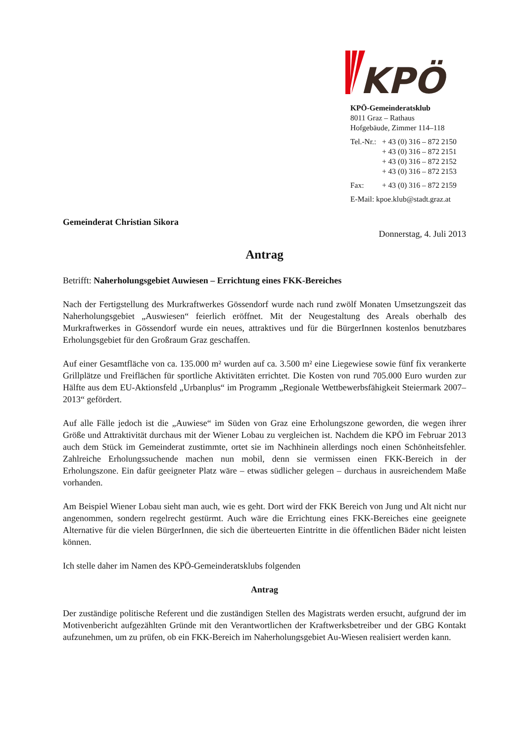KPÖ
KPÖ-Gemeinderatsklub
8011 Graz – Rathaus
Hofgebäude, Zimmer 114–118
| Tel.-Nr.: | + 43 (0) 316 – 872 2150 + 43 (0) 316 – 872 2151 + 43 (0) 316 – 872 2152 + 43 (0) 316 – 872 2153 |
| Fax: | + 43 (0) 316 – 872 2159 |
| E-Mail: kpoe.klub@stadt.graz.at | |
Gemeinderat Christian Sikora
Donnerstag, 4. Juli 2013
Antrag
Betrifft: Naherholungsgebiet Auwiesen – Errichtung eines FKK-Bereiches
Nach der Fertigstellung des Murkraftwerkes Gössendorf wurde nach rund zwölf Monaten Umsetzungszeit das Naherholungsgebiet „Auswiesen“ feierlich eröffnet. Mit der Neugestaltung des Areals oberhalb des Murkraftwerkes in Gössendorf wurde ein neues, attraktives und für die BürgerInnen kostenlos benutzbares Erholungsgebiet für den Großraum Graz geschaffen.
Auf einer Gesamtfläche von ca. 135.000 m² wurden auf ca. 3.500 m² eine Liegewiese sowie fünf fix verankerte Grillplätze und Freiflächen für sportliche Aktivitäten errichtet. Die Kosten von rund 705.000 Euro wurden zur Hälfte aus dem EU-Aktionsfeld „Urbanplus“ im Programm „Regionale Wettbewerbsfähigkeit Steiermark 2007–2013“ gefördert.
Auf alle Fälle jedoch ist die „Auwiese“ im Süden von Graz eine Erholungszone geworden, die wegen ihrer Größe und Attraktivität durchaus mit der Wiener Lobau zu vergleichen ist. Nachdem die KPÖ im Februar 2013 auch dem Stück im Gemeinderat zustimmte, ortet sie im Nachhinein allerdings noch einen Schönheitsfehler. Zahlreiche Erholungssuchende machen nun mobil, denn sie vermissen einen FKK-Bereich in der Erholungszone. Ein dafür geeigneter Platz wäre – etwas südlicher gelegen – durchaus in ausreichendem Maße vorhanden.
Am Beispiel Wiener Lobau sieht man auch, wie es geht. Dort wird der FKK Bereich von Jung und Alt nicht nur angenommen, sondern regelrecht gestürmt. Auch wäre die Errichtung eines FKK-Bereiches eine geeignete Alternative für die vielen BürgerInnen, die sich die überteuerten Eintritte in die öffentlichen Bäder nicht leisten können.
Ich stelle daher im Namen des KPÖ-Gemeinderatsklubs folgenden
Antrag
Der zuständige politische Referent und die zuständigen Stellen des Magistrats werden ersucht, aufgrund der im Motivenbericht aufgezählten Gründe mit den Verantwortlichen der Kraftwerksbetreiber und der GBG Kontakt aufzunehmen, um zu prüfen, ob ein FKK-Bereich im Naherholungsgebiet Au-Wiesen realisiert werden kann.